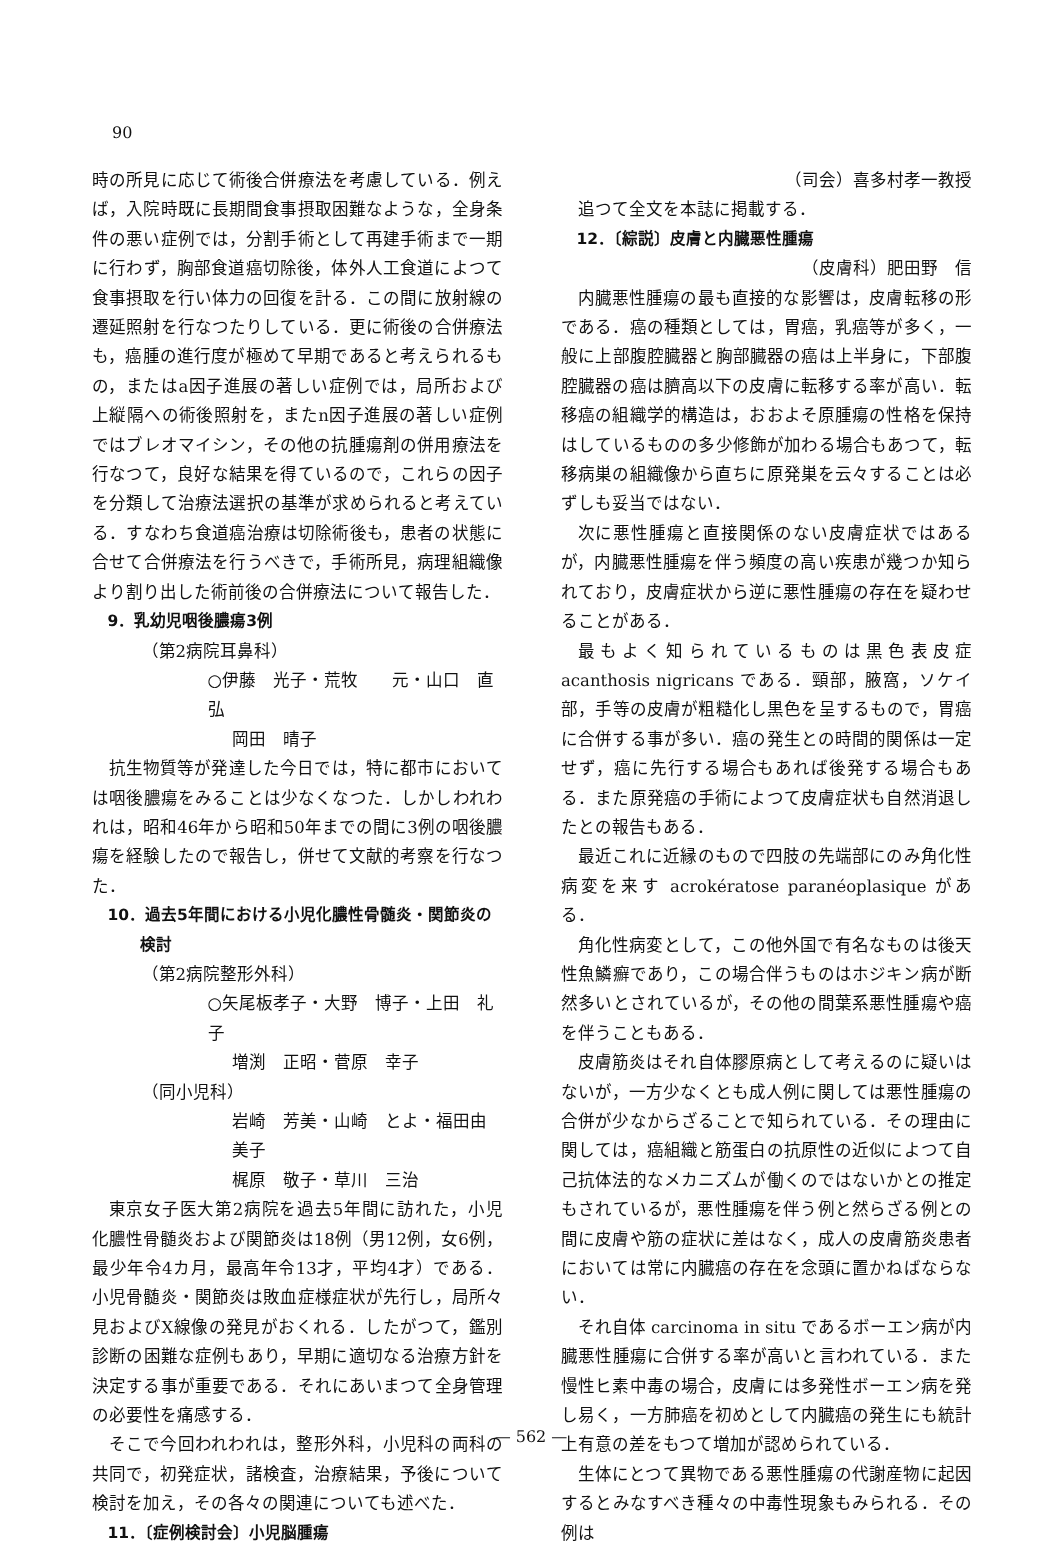90
時の所見に応じて術後合併療法を考慮している．例えば，入院時既に長期間食事摂取困難なような，全身条件の悪い症例では，分割手術として再建手術まで一期に行わず，胸部食道癌切除後，体外人工食道によつて食事摂取を行い体力の回復を計る．この間に放射線の遷延照射を行なつたりしている．更に術後の合併療法も，癌腫の進行度が極めて早期であると考えられるもの，またはa因子進展の著しい症例では，局所および上縦隔への術後照射を，またn因子進展の著しい症例ではブレオマイシン，その他の抗腫瘍剤の併用療法を行なつて，良好な結果を得ているので，これらの因子を分類して治療法選択の基準が求められると考えている．すなわち食道癌治療は切除術後も，患者の状態に合せて合併療法を行うべきで，手術所見，病理組織像より割り出した術前後の合併療法について報告した．
9．乳幼児咽後膿瘍3例
（第2病院耳鼻科）
○伊藤　光子・荒牧　　元・山口　直弘
岡田　晴子
抗生物質等が発達した今日では，特に都市においては咽後膿瘍をみることは少なくなつた．しかしわれわれは，昭和46年から昭和50年までの間に3例の咽後膿瘍を経験したので報告し，併せて文献的考察を行なつた．
10．過去5年間における小児化膿性骨髄炎・関節炎の
　　検討
（第2病院整形外科）
○矢尾板孝子・大野　博子・上田　礼子
増渕　正昭・菅原　幸子
（同小児科）
岩崎　芳美・山崎　とよ・福田由美子
梶原　敬子・草川　三治
東京女子医大第2病院を過去5年間に訪れた，小児化膿性骨髄炎および関節炎は18例（男12例，女6例，最少年令4カ月，最高年令13才，平均4才）である．小児骨髄炎・関節炎は敗血症様症状が先行し，局所々見およびX線像の発見がおくれる．したがつて，鑑別診断の困難な症例もあり，早期に適切なる治療方針を決定する事が重要である．それにあいまつて全身管理の必要性を痛感する．
そこで今回われわれは，整形外科，小児科の両科の共同で，初発症状，諸検査，治療結果，予後について検討を加え，その各々の関連についても述べた．
11．〔症例検討会〕小児脳腫瘍
（司会）喜多村孝一教授
追つて全文を本誌に掲載する．
12．〔綜説〕皮膚と内臓悪性腫瘍
（皮膚科）肥田野　信
内臓悪性腫瘍の最も直接的な影響は，皮膚転移の形である．癌の種類としては，胃癌，乳癌等が多く，一般に上部腹腔臓器と胸部臓器の癌は上半身に，下部腹腔臓器の癌は臍高以下の皮膚に転移する率が高い．転移癌の組織学的構造は，おおよそ原腫瘍の性格を保持はしているものの多少修飾が加わる場合もあつて，転移病巣の組織像から直ちに原発巣を云々することは必ずしも妥当ではない．
次に悪性腫瘍と直接関係のない皮膚症状ではあるが，内臓悪性腫瘍を伴う頻度の高い疾患が幾つか知られており，皮膚症状から逆に悪性腫瘍の存在を疑わせることがある．
最もよく知られているものは黒色表皮症 acanthosis nigricans である．頸部，腋窩，ソケイ部，手等の皮膚が粗糙化し黒色を呈するもので，胃癌に合併する事が多い．癌の発生との時間的関係は一定せず，癌に先行する場合もあれば後発する場合もある．また原発癌の手術によつて皮膚症状も自然消退したとの報告もある．
最近これに近縁のもので四肢の先端部にのみ角化性病変を来す acrokératose paranéoplasique がある．
角化性病変として，この他外国で有名なものは後天性魚鱗癬であり，この場合伴うものはホジキン病が断然多いとされているが，その他の間葉系悪性腫瘍や癌を伴うこともある．
皮膚筋炎はそれ自体膠原病として考えるのに疑いはないが，一方少なくとも成人例に関しては悪性腫瘍の合併が少なからざることで知られている．その理由に関しては，癌組織と筋蛋白の抗原性の近似によつて自己抗体法的なメカニズムが働くのではないかとの推定もされているが，悪性腫瘍を伴う例と然らざる例との間に皮膚や筋の症状に差はなく，成人の皮膚筋炎患者においては常に内臓癌の存在を念頭に置かねばならない．
それ自体 carcinoma in situ であるボーエン病が内臓悪性腫瘍に合併する率が高いと言われている．また慢性ヒ素中毒の場合，皮膚には多発性ボーエン病を発し易く，一方肺癌を初めとして内臓癌の発生にも統計上有意の差をもつて増加が認められている．
生体にとつて異物である悪性腫瘍の代謝産物に起因するとみなすべき種々の中毒性現象もみられる．その例は
— 562 —